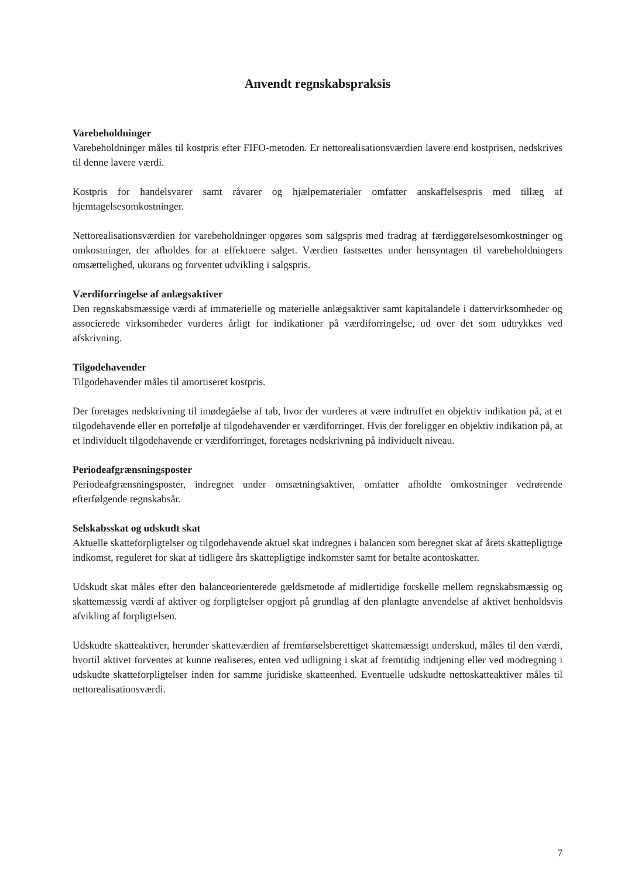Anvendt regnskabspraksis
Varebeholdninger
Varebeholdninger måles til kostpris efter FIFO-metoden. Er nettorealisationsværdien lavere end kostprisen, nedskrives til denne lavere værdi.
Kostpris for handelsvarer samt råvarer og hjælpematerialer omfatter anskaffelsespris med tillæg af hjemtagelsesomkostninger.
Nettorealisationsværdien for varebeholdninger opgøres som salgspris med fradrag af færdiggørelsesomkostninger og omkostninger, der afholdes for at effektuere salget. Værdien fastsættes under hensyntagen til varebeholdningers omsættelighed, ukurans og forventet udvikling i salgspris.
Værdiforringelse af anlægsaktiver
Den regnskabsmæssige værdi af immaterielle og materielle anlægsaktiver samt kapitalandele i dattervirksomheder og associerede virksomheder vurderes årligt for indikationer på værdiforringelse, ud over det som udtrykkes ved afskrivning.
Tilgodehavender
Tilgodehavender måles til amortiseret kostpris.
Der foretages nedskrivning til imødegåelse af tab, hvor der vurderes at være indtruffet en objektiv indikation på, at et tilgodehavende eller en portefølje af tilgodehavender er værdiforringet. Hvis der foreligger en objektiv indikation på, at et individuelt tilgodehavende er værdiforringet, foretages nedskrivning på individuelt niveau.
Periodeafgrænsningsposter
Periodeafgrænsningsposter, indregnet under omsætningsaktiver, omfatter afholdte omkostninger vedrørende efterfølgende regnskabsår.
Selskabsskat og udskudt skat
Aktuelle skatteforpligtelser og tilgodehavende aktuel skat indregnes i balancen som beregnet skat af årets skattepligtige indkomst, reguleret for skat af tidligere års skattepligtige indkomster samt for betalte acontoskatter.
Udskudt skat måles efter den balanceorienterede gældsmetode af midlertidige forskelle mellem regnskabsmæssig og skattemæssig værdi af aktiver og forpligtelser opgjort på grundlag af den planlagte anvendelse af aktivet henholdsvis afvikling af forpligtelsen.
Udskudte skatteaktiver, herunder skatteværdien af fremførselsberettiget skattemæssigt underskud, måles til den værdi, hvortil aktivet forventes at kunne realiseres, enten ved udligning i skat af fremtidig indtjening eller ved modregning i udskudte skatteforpligtelser inden for samme juridiske skatteenhed. Eventuelle udskudte nettoskatteaktiver måles til nettorealisationsværdi.
7